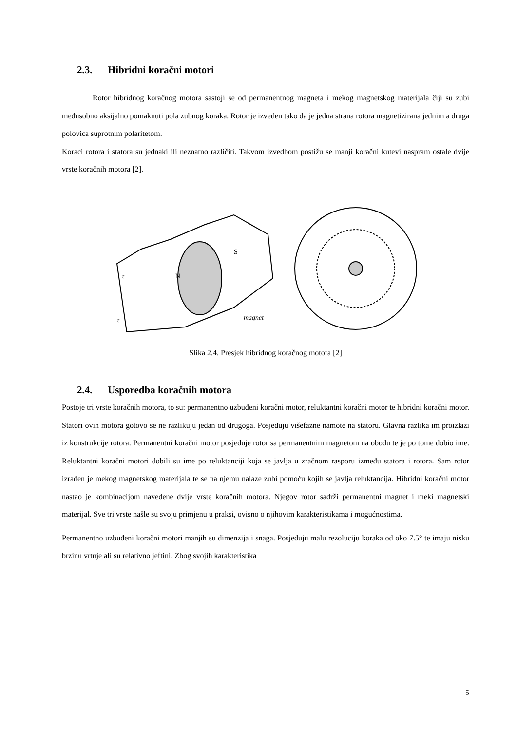2.3. Hibridni koračni motori
Rotor hibridnog koračnog motora sastoji se od permanentnog magneta i mekog magnetskog materijala čiji su zubi međusobno aksijalno pomaknuti pola zubnog koraka. Rotor je izveden tako da je jedna strana rotora magnetizirana jednim a druga polovica suprotnim polaritetom.
Koraci rotora i statora su jednaki ili neznatno različiti. Takvom izvedbom postižu se manji koračni kutevi naspram ostale dvije vrste koračnih motora [2].
τ
τ
magnet
N
S
Slika 2.4. Presjek hibridnog koračnog motora [2]
2.4. Usporedba koračnih motora
Postoje tri vrste koračnih motora, to su: permanentno uzbuđeni koračni motor, reluktantni koračni motor te hibridni koračni motor. Statori ovih motora gotovo se ne razlikuju jedan od drugoga. Posjeduju višefazne namote na statoru. Glavna razlika im proizlazi iz konstrukcije rotora. Permanentni koračni motor posjeduje rotor sa permanentnim magnetom na obodu te je po tome dobio ime. Reluktantni koračni motori dobili su ime po reluktanciji koja se javlja u zračnom rasporu između statora i rotora. Sam rotor izrađen je mekog magnetskog materijala te se na njemu nalaze zubi pomoću kojih se javlja reluktancija. Hibridni koračni motor nastao je kombinacijom navedene dvije vrste koračnih motora. Njegov rotor sadrži permanentni magnet i meki magnetski materijal. Sve tri vrste našle su svoju primjenu u praksi, ovisno o njihovim karakteristikama i mogućnostima.
Permanentno uzbuđeni koračni motori manjih su dimenzija i snaga. Posjeduju malu rezoluciju koraka od oko 7.5° te imaju nisku brzinu vrtnje ali su relativno jeftini. Zbog svojih karakteristika
5